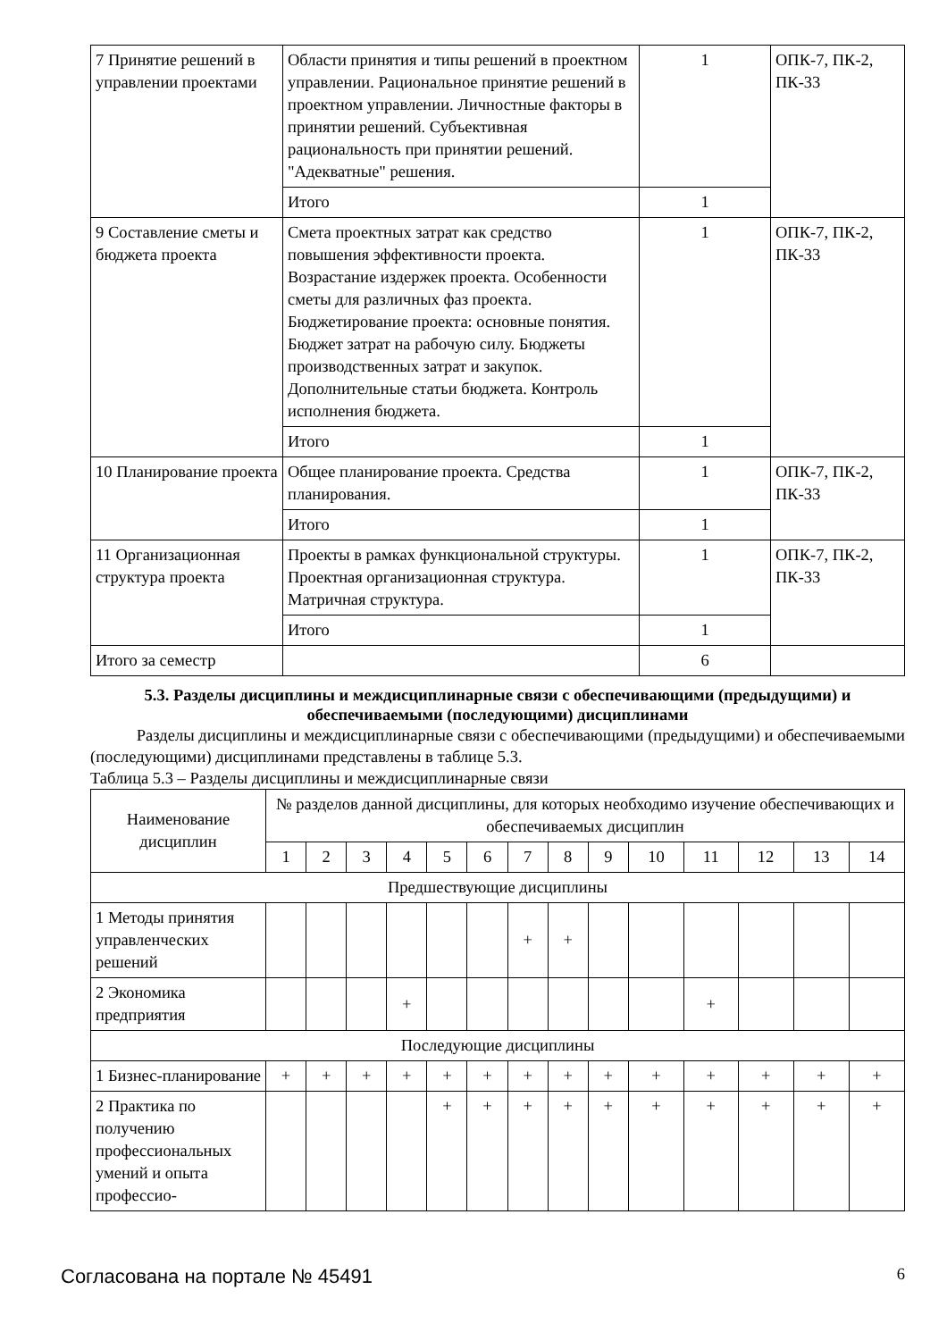| 7 Принятие решений в управлении проектами | Области принятия и типы решений в проектном управлении. Рациональное принятие решений в проектном управлении. Личностные факторы в принятии решений. Субъективная рациональность при принятии решений. "Адекватные" решения. | 1 | ОПК-7, ПК-2, ПК-33 |
| | Итого | 1 | |
| 9 Составление сметы и бюджета проекта | Смета проектных затрат как средство повышения эффективности проекта. Возрастание издержек проекта. Особенности сметы для различных фаз проекта. Бюджетирование проекта: основные понятия. Бюджет затрат на рабочую силу. Бюджеты производственных затрат и закупок. Дополнительные статьи бюджета. Контроль исполнения бюджета. | 1 | ОПК-7, ПК-2, ПК-33 |
| | Итого | 1 | |
| 10 Планирование проекта | Общее планирование проекта. Средства планирования. | 1 | ОПК-7, ПК-2, ПК-33 |
| | Итого | 1 | |
| 11 Организационная структура проекта | Проекты в рамках функциональной структуры. Проектная организационная структура. Матричная структура. | 1 | ОПК-7, ПК-2, ПК-33 |
| | Итого | 1 | |
| Итого за семестр | | 6 | |
5.3. Разделы дисциплины и междисциплинарные связи с обеспечивающими (предыдущими) и обеспечиваемыми (последующими) дисциплинами
Разделы дисциплины и междисциплинарные связи с обеспечивающими (предыдущими) и обеспечиваемыми (последующими) дисциплинами представлены в таблице 5.3.
Таблица 5.3 – Разделы дисциплины и междисциплинарные связи
| Наименование дисциплин | № разделов данной дисциплины, для которых необходимо изучение обеспечивающих и обеспечиваемых дисциплин | | | | | | | | | | | | | |
| --- | --- | --- | --- | --- | --- | --- | --- | --- | --- | --- | --- | --- | --- | --- |
| | 1 | 2 | 3 | 4 | 5 | 6 | 7 | 8 | 9 | 10 | 11 | 12 | 13 | 14 |
| Предшествующие дисциплины | | | | | | | | | | | | | | |
| 1 Методы принятия управленческих решений | | | | | | | + | + | | | | | | |
| 2 Экономика предприятия | | | | + | | | | | | | + | | | |
| Последующие дисциплины | | | | | | | | | | | | | | |
| 1 Бизнес-планирование | + | + | + | + | + | + | + | + | + | + | + | + | + | + |
| 2 Практика по получению профессиональных умений и опыта профессио- | | | | | + | + | + | + | + | + | + | + | + | + |
Согласована на портале № 45491 6